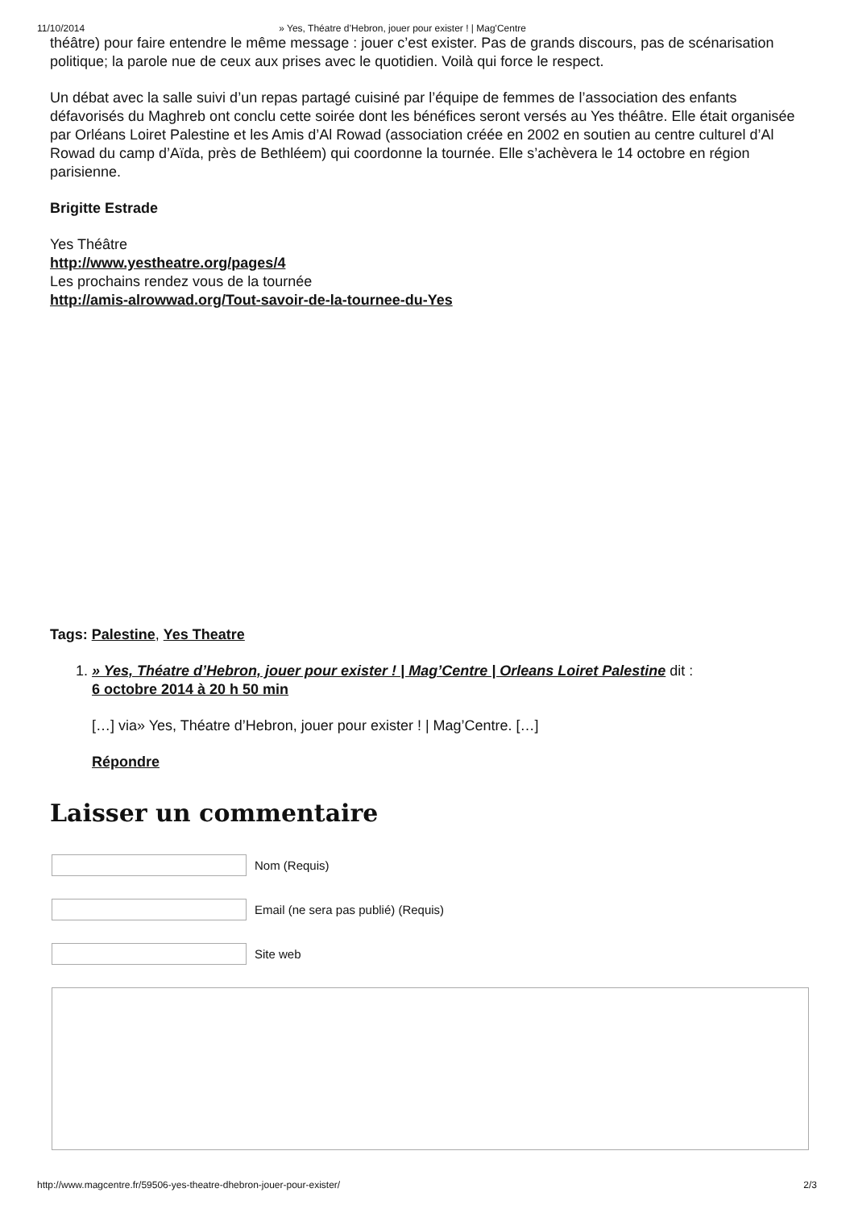11/10/2014 » Yes, Théatre d’Hebron, jouer pour exister ! | Mag'Centre
théâtre) pour faire entendre le même message : jouer c’est exister. Pas de grands discours, pas de scénarisation politique; la parole nue de ceux aux prises avec le quotidien. Voilà qui force le respect.
Un débat avec la salle suivi d’un repas partagé cuisiné par l’équipe de femmes de l’association des enfants défavorisés du Maghreb ont conclu cette soirée dont les bénéfices seront versés au Yes théâtre. Elle était organisée par Orléans Loiret Palestine et les Amis d’Al Rowad (association créée en 2002 en soutien au centre culturel d’Al Rowad du camp d’Aïda, près de Bethléem) qui coordonne la tournée. Elle s’achèvera le 14 octobre en région parisienne.
Brigitte Estrade
Yes Théâtre
http://www.yestheatre.org/pages/4
Les prochains rendez vous de la tournée
http://amis-alrowwad.org/Tout-savoir-de-la-tournee-du-Yes
Tags: Palestine, Yes Theatre
1. » Yes, Théatre d’Hebron, jouer pour exister ! | Mag’Centre | Orleans Loiret Palestine dit :
6 octobre 2014 à 20 h 50 min
[…] via» Yes, Théatre d’Hebron, jouer pour exister ! | Mag’Centre. […]
Répondre
Laisser un commentaire
Nom (Requis)
Email (ne sera pas publié) (Requis)
Site web
http://www.magcentre.fr/59506-yes-theatre-dhebron-jouer-pour-exister/ 2/3